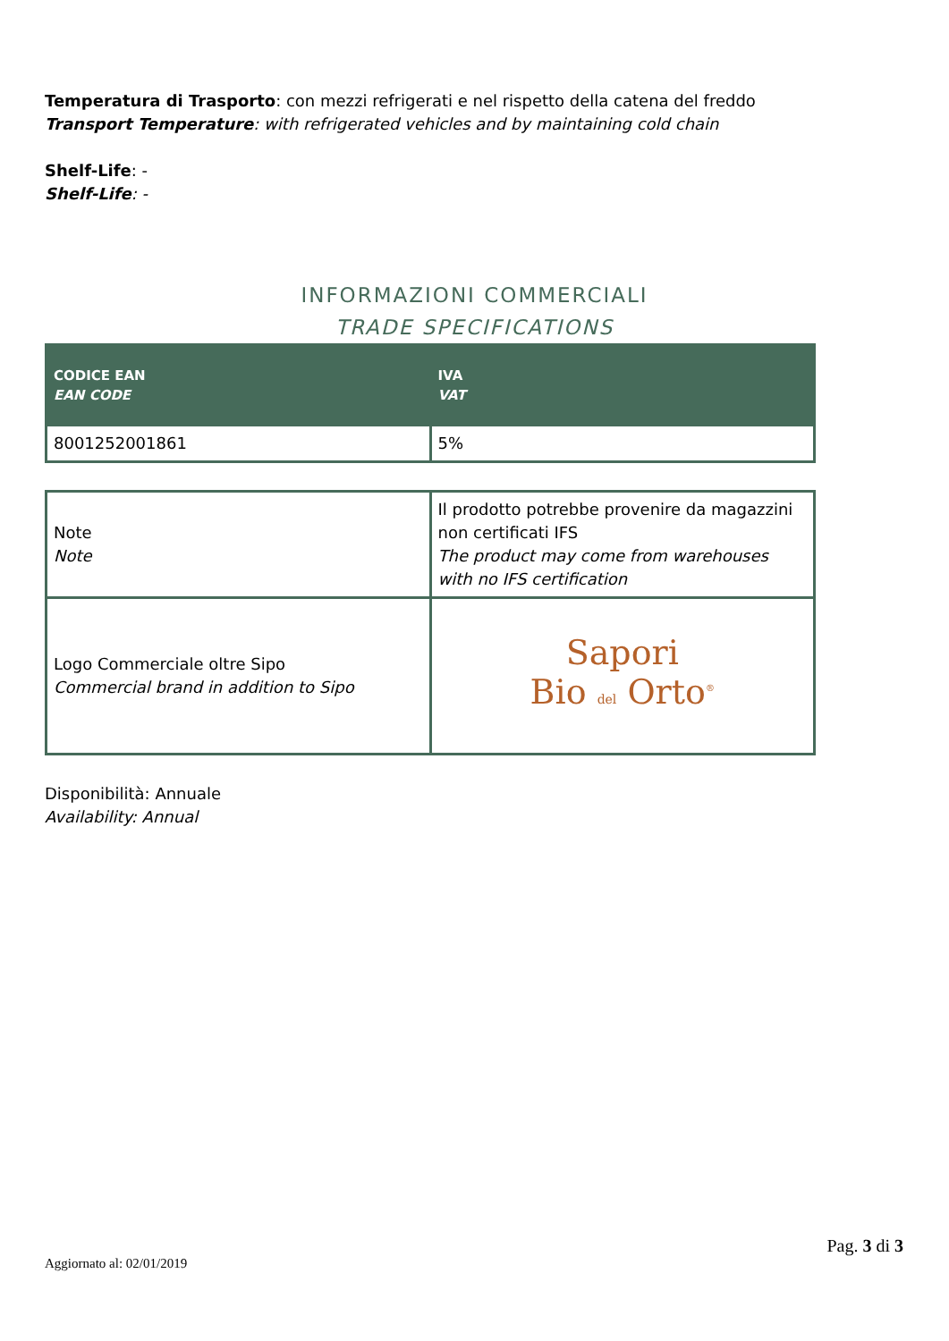Temperatura di Trasporto: con mezzi refrigerati e nel rispetto della catena del freddo
Transport Temperature: with refrigerated vehicles and by maintaining cold chain
Shelf-Life: -
Shelf-Life: -
INFORMAZIONI COMMERCIALI
TRADE SPECIFICATIONS
| CODICE EAN EAN CODE | IVA VAT |
| 8001252001861 | 5% |
| Note Note | Il prodotto potrebbe provenire da magazzini non certificati IFS The product may come from warehouses with no IFS certification |
| Logo Commerciale oltre Sipo Commercial brand in addition to Sipo | Sapori Bio del Orto<sup>®</sup> |
Disponibilità: Annuale
Availability: Annual
Pag. 3 di 3
Aggiornato al: 02/01/2019